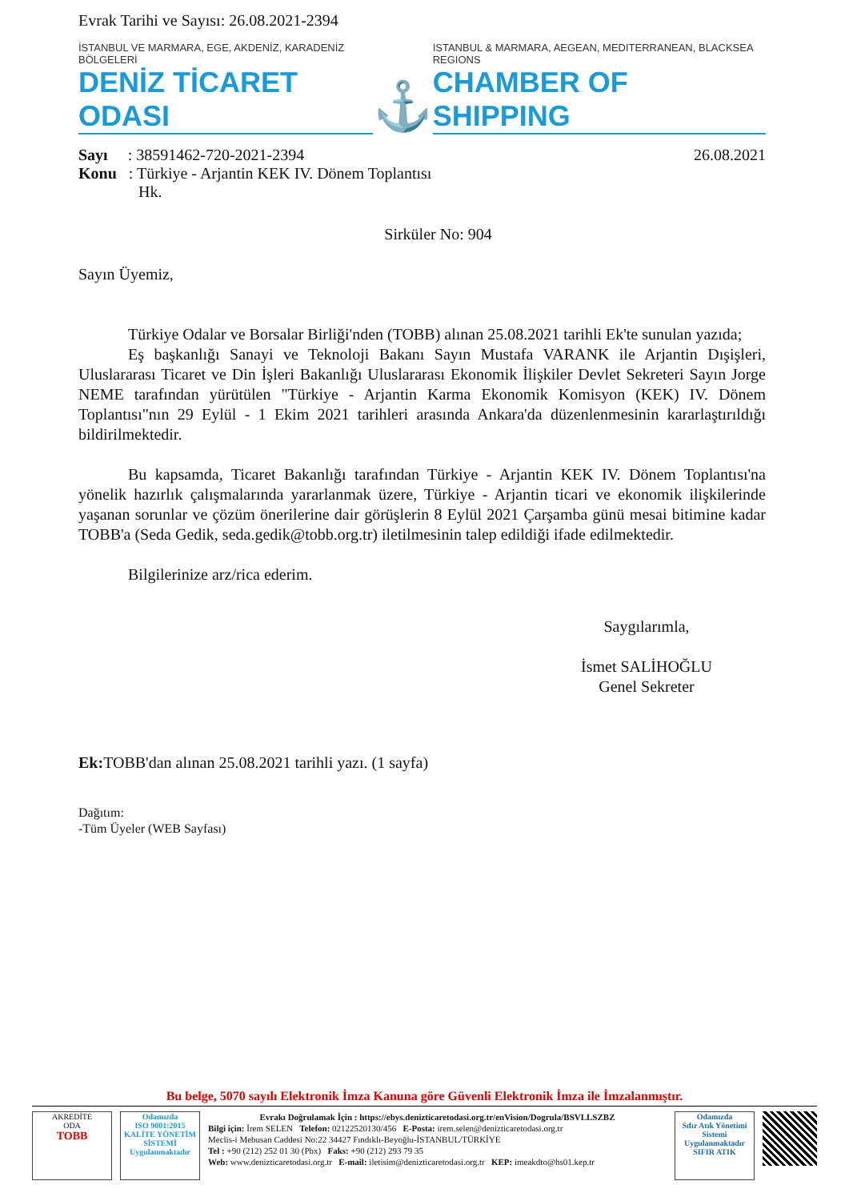Evrak Tarihi ve Sayısı: 26.08.2021-2394
İSTANBUL VE MARMARA, EGE, AKDENİZ, KARADENİZ BÖLGELERİ
DENİZ TİCARET ODASI
⚓
ISTANBUL & MARMARA, AEGEAN, MEDITERRANEAN, BLACKSEA REGIONS
CHAMBER OF SHIPPING
Sayı : 38591462-720-2021-2394
26.08.2021
Konu : Türkiye - Arjantin KEK IV. Dönem Toplantısı
Hk.
Sirküler No: 904
Sayın Üyemiz,
Türkiye Odalar ve Borsalar Birliği'nden (TOBB) alınan 25.08.2021 tarihli Ek'te sunulan yazıda;
Eş başkanlığı Sanayi ve Teknoloji Bakanı Sayın Mustafa VARANK ile Arjantin Dışişleri, Uluslararası Ticaret ve Din İşleri Bakanlığı Uluslararası Ekonomik İlişkiler Devlet Sekreteri Sayın Jorge NEME tarafından yürütülen "Türkiye - Arjantin Karma Ekonomik Komisyon (KEK) IV. Dönem Toplantısı"nın 29 Eylül - 1 Ekim 2021 tarihleri arasında Ankara'da düzenlenmesinin kararlaştırıldığı bildirilmektedir.
Bu kapsamda, Ticaret Bakanlığı tarafından Türkiye - Arjantin KEK IV. Dönem Toplantısı'na yönelik hazırlık çalışmalarında yararlanmak üzere, Türkiye - Arjantin ticari ve ekonomik ilişkilerinde yaşanan sorunlar ve çözüm önerilerine dair görüşlerin 8 Eylül 2021 Çarşamba günü mesai bitimine kadar TOBB'a (Seda Gedik, seda.gedik@tobb.org.tr) iletilmesinin talep edildiği ifade edilmektedir.
Bilgilerinize arz/rica ederim.
Saygılarımla,
İsmet SALİHOĞLU
Genel Sekreter
Ek: TOBB'dan alınan 25.08.2021 tarihli yazı. (1 sayfa)
Dağıtım:
-Tüm Üyeler (WEB Sayfası)
Bu belge, 5070 sayılı Elektronik İmza Kanuna göre Güvenli Elektronik İmza ile İmzalanmıştır.
AKREDİTE
ODA
TOBB
Odamızda
ISO 9001:2015
KALİTE YÖNETİM SİSTEMİ
Uygulanmaktadır
Evrakı Doğrulamak İçin : https://ebys.denizticaretodasi.org.tr/enVision/Dogrula/BSVLLSZBZ
Bilgi için: İrem SELEN Telefon: 02122520130/456 E-Posta: irem.selen@denizticaretodasi.org.tr
Meclis-i Mebusan Caddesi No:22 34427 Fındıklı-Beyoğlu-İSTANBUL/TÜRKİYE
Tel : +90 (212) 252 01 30 (Pbx) Faks: +90 (212) 293 79 35
Web: www.denizticaretodasi.org.tr E-mail: iletisim@denizticaretodasi.org.tr KEP: imeakdto@hs01.kep.tr
Odamızda
Sıfır Atık Yönetimi Sistemi
Uygulanmaktadır
SIFIR ATIK